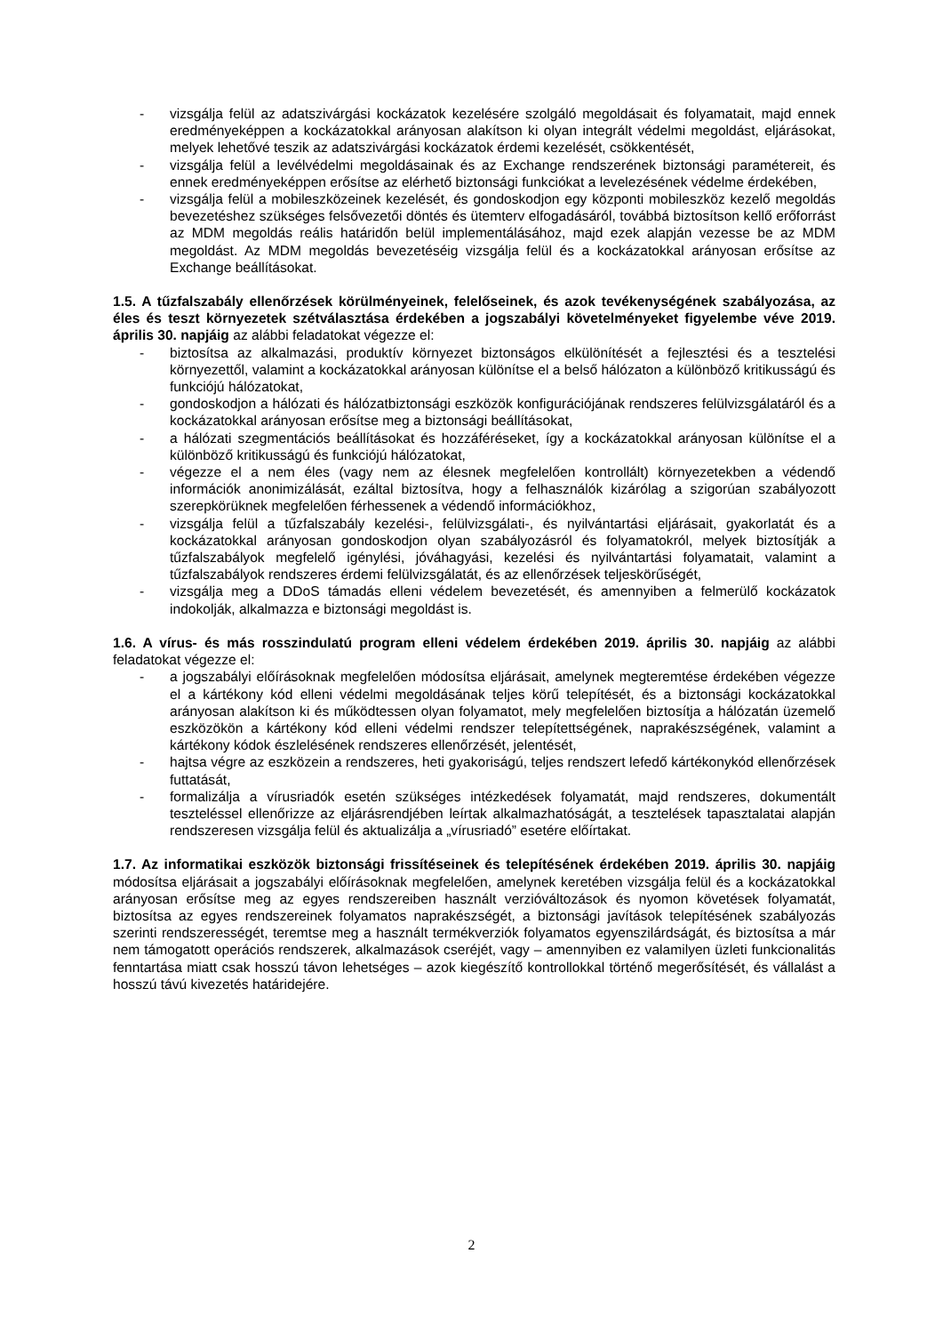- vizsgálja felül az adatszivárgási kockázatok kezelésére szolgáló megoldásait és folyamatait, majd ennek eredményeképpen a kockázatokkal arányosan alakítson ki olyan integrált védelmi megoldást, eljárásokat, melyek lehetővé teszik az adatszivárgási kockázatok érdemi kezelését, csökkentését,
- vizsgálja felül a levélvédelmi megoldásainak és az Exchange rendszerének biztonsági paramétereit, és ennek eredményeképpen erősítse az elérhető biztonsági funkciókat a levelezésének védelme érdekében,
- vizsgálja felül a mobileszközeinek kezelését, és gondoskodjon egy központi mobileszköz kezelő megoldás bevezetéshez szükséges felsővezetői döntés és ütemterv elfogadásáról, továbbá biztosítson kellő erőforrást az MDM megoldás reális határidőn belül implementálásához, majd ezek alapján vezesse be az MDM megoldást. Az MDM megoldás bevezetéséig vizsgálja felül és a kockázatokkal arányosan erősítse az Exchange beállításokat.
1.5. A tűzfalszabály ellenőrzések körülményeinek, felelőseinek, és azok tevékenységének szabályozása, az éles és teszt környezetek szétválasztása érdekében a jogszabályi követelményeket figyelembe véve 2019. április 30. napjáig az alábbi feladatokat végezze el:
- biztosítsa az alkalmazási, produktív környezet biztonságos elkülönítését a fejlesztési és a tesztelési környezettől, valamint a kockázatokkal arányosan különítse el a belső hálózaton a különböző kritikusságú és funkciójú hálózatokat,
- gondoskodjon a hálózati és hálózatbiztonsági eszközök konfigurációjának rendszeres felülvizsgálatáról és a kockázatokkal arányosan erősítse meg a biztonsági beállításokat,
- a hálózati szegmentációs beállításokat és hozzáféréseket, így a kockázatokkal arányosan különítse el a különböző kritikusságú és funkciójú hálózatokat,
- végezze el a nem éles (vagy nem az élesnek megfelelően kontrollált) környezetekben a védendő információk anonimizálását, ezáltal biztosítva, hogy a felhasználók kizárólag a szigorúan szabályozott szerepkörüknek megfelelően férhessenek a védendő információkhoz,
- vizsgálja felül a tűzfalszabály kezelési-, felülvizsgálati-, és nyilvántartási eljárásait, gyakorlatát és a kockázatokkal arányosan gondoskodjon olyan szabályozásról és folyamatokról, melyek biztosítják a tűzfalszabályok megfelelő igénylési, jóváhagyási, kezelési és nyilvántartási folyamatait, valamint a tűzfalszabályok rendszeres érdemi felülvizsgálatát, és az ellenőrzések teljeskörűségét,
- vizsgálja meg a DDoS támadás elleni védelem bevezetését, és amennyiben a felmerülő kockázatok indokolják, alkalmazza e biztonsági megoldást is.
1.6. A vírus- és más rosszindulatú program elleni védelem érdekében 2019. április 30. napjáig az alábbi feladatokat végezze el:
- a jogszabályi előírásoknak megfelelően módosítsa eljárásait, amelynek megteremtése érdekében végezze el a kártékony kód elleni védelmi megoldásának teljes körű telepítését, és a biztonsági kockázatokkal arányosan alakítson ki és működtessen olyan folyamatot, mely megfelelően biztosítja a hálózatán üzemelő eszközökön a kártékony kód elleni védelmi rendszer telepítettségének, naprakészségének, valamint a kártékony kódok észlelésének rendszeres ellenőrzését, jelentését,
- hajtsa végre az eszközein a rendszeres, heti gyakoriságú, teljes rendszert lefedő kártékonykód ellenőrzések futtatását,
- formalizálja a vírusriadók esetén szükséges intézkedések folyamatát, majd rendszeres, dokumentált teszteléssel ellenőrizze az eljárásrendjében leírtak alkalmazhatóságát, a tesztelések tapasztalatai alapján rendszeresen vizsgálja felül és aktualizálja a „vírusriadó” esetére előírtakat.
1.7. Az informatikai eszközök biztonsági frissítéseinek és telepítésének érdekében 2019. április 30. napjáig módosítsa eljárásait a jogszabályi előírásoknak megfelelően, amelynek keretében vizsgálja felül és a kockázatokkal arányosan erősítse meg az egyes rendszereiben használt verzióváltozások és nyomon követések folyamatát, biztosítsa az egyes rendszereinek folyamatos naprakészségét, a biztonsági javítások telepítésének szabályozás szerinti rendszerességét, teremtse meg a használt termékverziók folyamatos egyenszilárdságát, és biztosítsa a már nem támogatott operációs rendszerek, alkalmazások cseréjét, vagy – amennyiben ez valamilyen üzleti funkcionalitás fenntartása miatt csak hosszú távon lehetséges – azok kiegészítő kontrollokkal történő megerősítését, és vállalást a hosszú távú kivezetés határidejére.
2